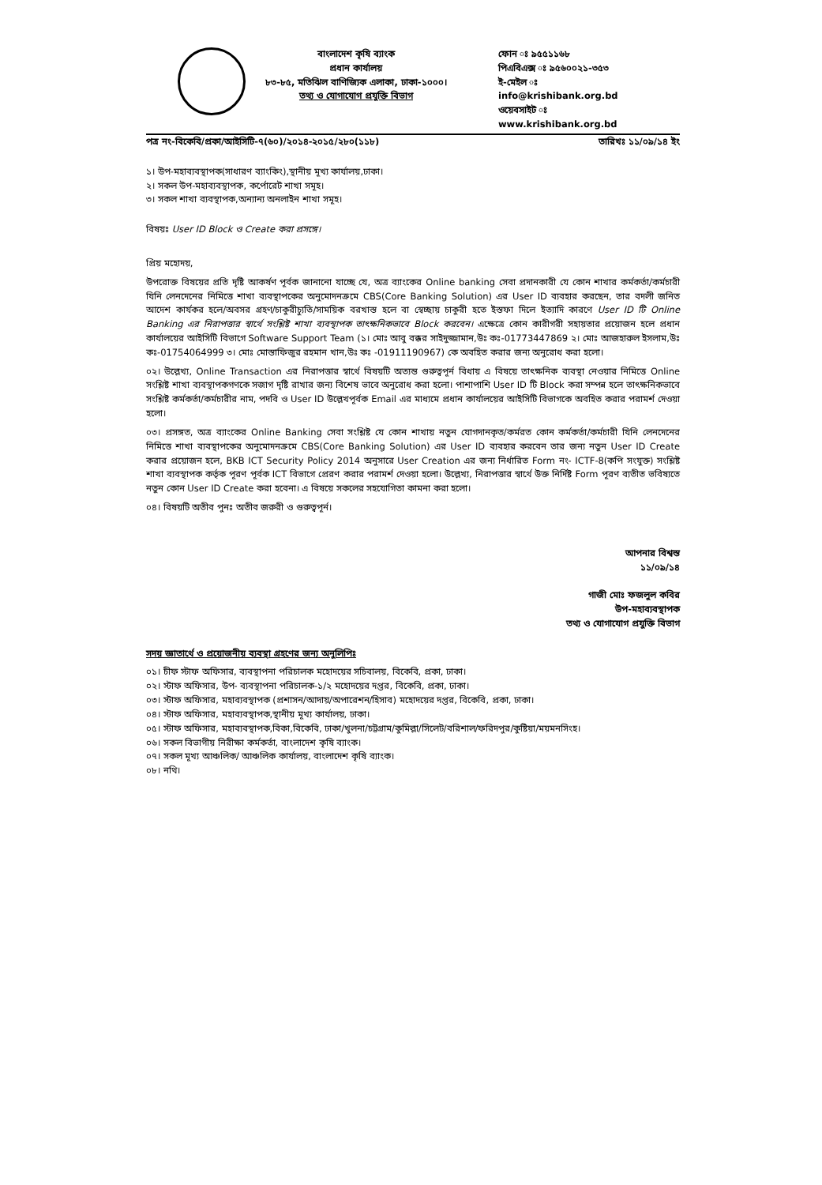বাংলাদেশ কৃষি ব্যাংক
প্রধান কার্যালয়
৮৩-৮৫, মতিঝিল বাণিজ্যিক এলাকা, ঢাকা-১০০০।
তথ্য ও যোগাযোগ প্রযুক্তি বিভাগ
ফোন ঃ ৯৫৫১১৬৮
পিএবিএক্স ঃ ৯৫৬০০২১-৩৫৩
ই-মেইল ঃ
info@krishibank.org.bd
ওয়েবসাইট ঃ
www.krishibank.org.bd
পত্র নং-বিকেবি/প্রকা/আইসিটি-৭(৬০)/২০১৪-২০১৫/২৮০(১১৮) তারিখঃ ১১/০৯/১৪ ইং
১। উপ-মহাব্যবস্থাপক(সাধারণ ব্যাংকিং),স্থানীয় মূখ্য কার্যালয়,ঢাকা।
২। সকল উপ-মহাব্যবস্থাপক, কর্পোরেট শাখা সমূহ।
৩। সকল শাখা ব্যবস্থাপক,অন্যান্য অনলাইন শাখা সমূহ।
বিষয়ঃ User ID Block ও Create করা প্রসঙ্গে।
প্রিয় মহোদয়,
উপরোক্ত বিষয়ের প্রতি দৃষ্টি আকর্ষণ পূর্বক জানানো যাচ্ছে যে, অত্র ব্যাংকের Online banking সেবা প্রদানকারী যে কোন শাখার কর্মকর্তা/কর্মচারী যিনি লেনদেনের নিমিত্তে শাখা ব্যবস্থাপকের অনুমোদনক্রমে CBS(Core Banking Solution) এর User ID ব্যবহার করছেন, তার বদলী জনিত আদেশ কার্যকর হলে/অবসর গ্রহণ/চাকুরীচ্যুতি/সাময়িক বরখাস্ত হলে বা স্বেচ্ছায় চাকুরী হতে ইস্তফা দিলে ইত্যাদি কারণে User ID টি Online Banking এর নিরাপত্তার স্বার্থে সংশ্লিষ্ট শাখা ব্যবস্থাপক তাৎক্ষনিকভাবে Block করবেন। এক্ষেত্রে কোন কারীগরী সহায়তার প্রয়োজন হলে প্রধান কার্যালয়ের আইসিটি বিভাগে Software Support Team (১। মোঃ আবু বক্কর সাইদুজ্জামান,উঃ কঃ-01773447869 ২। মোঃ আজহারুল ইসলাম,উঃ কঃ-01754064999 ৩। মোঃ মোস্তাফিজুর রহমান খান,উঃ কঃ -01911190967) কে অবহিত করার জন্য অনুরোধ করা হলো।
০২। উল্লেখ্য, Online Transaction এর নিরাপত্তার স্বার্থে বিষয়টি অত্যন্ত গুরুত্বপূর্ন বিধায় এ বিষয়ে তাৎক্ষনিক ব্যবস্থা নেওয়ার নিমিত্তে Online সংশ্লিষ্ট শাখা ব্যবস্থাপকগণকে সজাগ দৃষ্টি রাখার জন্য বিশেষ ভাবে অনুরোধ করা হলো। পাশাপাশি User ID টি Block করা সম্পন্ন হলে তাৎক্ষনিকভাবে সংশ্লিষ্ট কর্মকর্তা/কর্মচারীর নাম, পদবি ও User ID উল্লেখপূর্বক Email এর মাধ্যমে প্রধান কার্যালয়ের আইসিটি বিভাগকে অবহিত করার পরামর্শ দেওয়া হলো।
০৩। প্রসঙ্গত, অত্র ব্যাংকের Online Banking সেবা সংশ্লিষ্ট যে কোন শাখায় নতুন যোগদানকৃত/কর্মরত কোন কর্মকর্তা/কর্মচারী যিনি লেনদেনের নিমিত্তে শাখা ব্যবস্থাপকের অনুমোদনক্রমে CBS(Core Banking Solution) এর User ID ব্যবহার করবেন তার জন্য নতুন User ID Create করার প্রয়োজন হলে, BKB ICT Security Policy 2014 অনুসারে User Creation এর জন্য নির্ধারিত Form নং- ICTF-8(কপি সংযুক্ত) সংশ্লিষ্ট শাখা ব্যবস্থাপক কর্তৃক পূরণ পূর্বক ICT বিভাগে প্রেরণ করার পরামর্শ দেওয়া হলো। উল্লেখ্য, নিরাপত্তার স্বার্থে উক্ত নির্দিষ্ট Form পূরণ ব্যতীত ভবিষ্যতে নতুন কোন User ID Create করা হবেনা। এ বিষয়ে সকলের সহযোগিতা কামনা করা হলো।
০৪। বিষয়টি অতীব পুনঃ অতীব জরুরী ও গুরুত্বপূর্ন।
আপনার বিশ্বস্ত
১১/০৯/১৪
গাজী মোঃ ফজলুল কবির
উপ-মহাব্যবস্থাপক
তথ্য ও যোগাযোগ প্রযুক্তি বিভাগ
সদয় জ্ঞাতার্থে ও প্রয়োজনীয় ব্যবস্থা গ্রহণের জন্য অনুলিপিঃ
০১। চীফ স্টাফ অফিসার, ব্যবস্থাপনা পরিচালক মহোদয়ের সচিবালয়, বিকেবি, প্রকা, ঢাকা।
০২। স্টাফ অফিসার, উপ- ব্যবস্থাপনা পরিচালক-১/২ মহোদয়ের দপ্তর, বিকেবি, প্রকা, ঢাকা।
০৩। স্টাফ অফিসার, মহাব্যবস্থাপক (প্রশাসন/আদায়/অপারেশন/হিসাব) মহোদয়ের দপ্তর, বিকেবি, প্রকা, ঢাকা।
০৪। স্টাফ অফিসার, মহাব্যবস্থাপক,স্থানীয় মূখ্য কার্যালয়, ঢাকা।
০৫। স্টাফ অফিসার, মহাব্যবস্থাপক,বিকা,বিকেবি, ঢাকা/খুলনা/চট্টগ্রাম/কুমিল্লা/সিলেট/বরিশাল/ফরিদপুর/কুষ্টিয়া/ময়মনসিংহ।
০৬। সকল বিভাগীয় নিরীক্ষা কর্মকর্তা, বাংলাদেশ কৃষি ব্যাংক।
০৭। সকল মূখ্য আঞ্চলিক/ আঞ্চলিক কার্যালয়, বাংলাদেশ কৃষি ব্যাংক।
০৮। নথি।